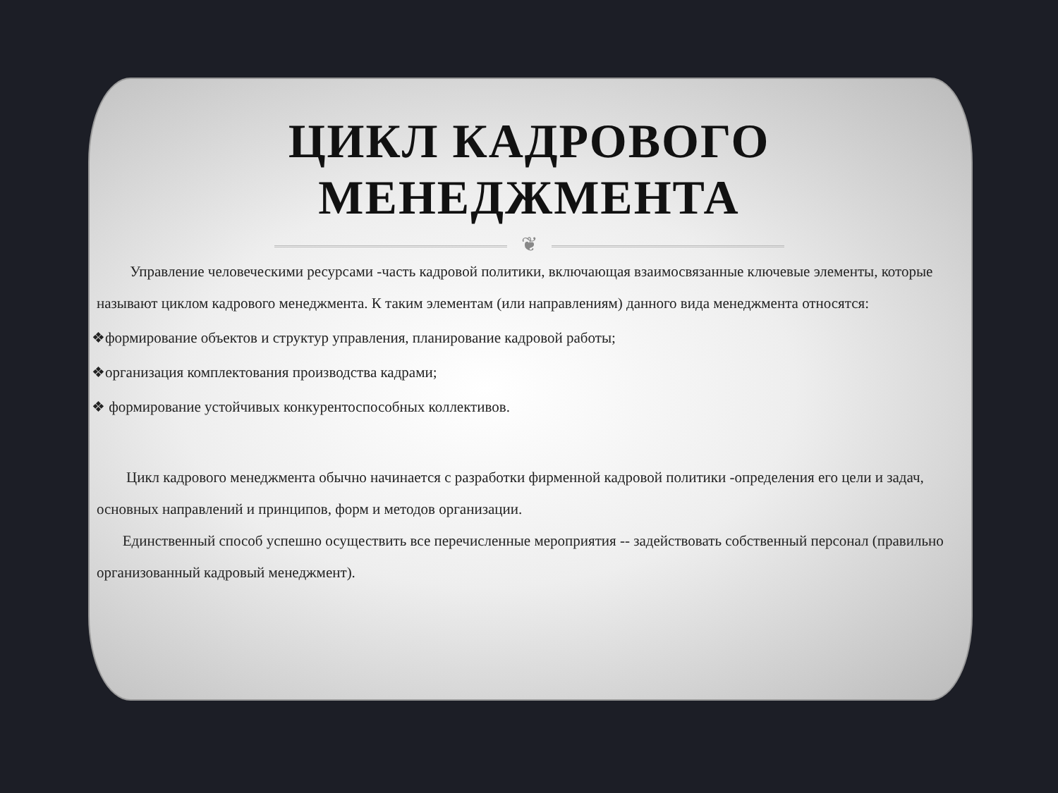ЦИКЛ КАДРОВОГО
МЕНЕДЖМЕНТА
❦
Управление человеческими ресурсами -часть кадровой политики, включающая взаимосвязанные ключевые элементы, которые называют циклом кадрового менеджмента. К таким элементам (или направлениям) данного вида менеджмента относятся:
❖формирование объектов и структур управления, планирование кадровой работы;
❖организация комплектования производства кадрами;
❖ формирование устойчивых конкурентоспособных коллективов.
Цикл кадрового менеджмента обычно начинается с разработки фирменной кадровой политики -определения его цели и задач, основных направлений и принципов, форм и методов организации.
Единственный способ успешно осуществить все перечисленные мероприятия -- задействовать собственный персонал (правильно организованный кадровый менеджмент).